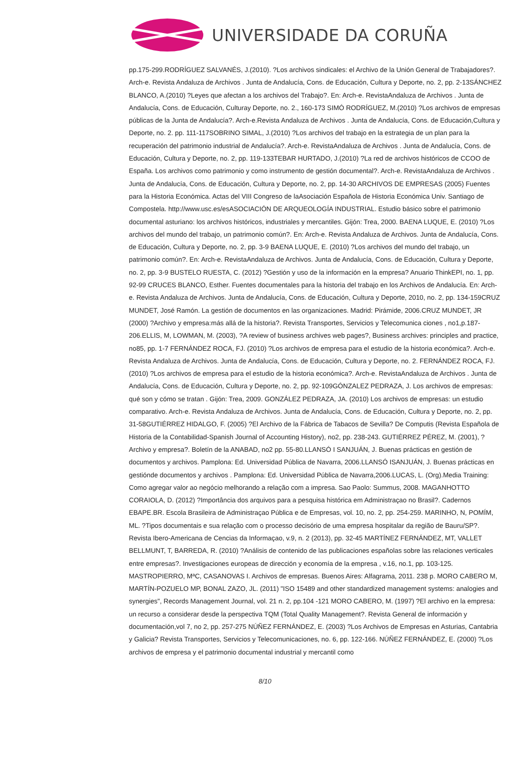UNIVERSIDADE DA CORUÑA
pp.175-299.RODRÍGUEZ SALVANÉS, J.(2010). ?Los archivos sindicales: el Archivo de la Unión General de Trabajadores?. Arch-e. Revista Andaluza de Archivos . Junta de Andalucía, Cons. de Educación, Cultura y Deporte, no. 2, pp. 2-13SÁNCHEZ BLANCO, A.(2010) ?Leyes que afectan a los archivos del Trabajo?. En: Arch-e. RevistaAndaluza de Archivos . Junta de Andalucía, Cons. de Educación, Culturay Deporte, no. 2., 160-173 SIMÓ RODRÍGUEZ, M.(2010) ?Los archivos de empresas públicas de la Junta de Andalucía?. Arch-e.Revista Andaluza de Archivos . Junta de Andalucía, Cons. de Educación,Cultura y Deporte, no. 2. pp. 111-117SOBRINO SIMAL, J.(2010) ?Los archivos del trabajo en la estrategia de un plan para la recuperación del patrimonio industrial de Andalucía?. Arch-e. RevistaAndaluza de Archivos . Junta de Andalucía, Cons. de Educación, Cultura y Deporte, no. 2, pp. 119-133TEBAR HURTADO, J.(2010) ?La red de archivos históricos de CCOO de España. Los archivos como patrimonio y como instrumento de gestión documental?. Arch-e. RevistaAndaluza de Archivos . Junta de Andalucía, Cons. de Educación, Cultura y Deporte, no. 2, pp. 14-30 ARCHIVOS DE EMPRESAS (2005) Fuentes para la Historia Económica. Actas del VIII Congreso de laAsociación Española de Historia Económica Univ. Santiago de Compostela. http://www.usc.es/esASOCIACIÓN DE ARQUEOLOGÍA INDUSTRIAL. Estudio básico sobre el patrimonio documental asturiano: los archivos históricos, industriales y mercantiles. Gijón: Trea, 2000. BAENA LUQUE, E. (2010) ?Los archivos del mundo del trabajo, un patrimonio común?. En: Arch-e. Revista Andaluza de Archivos. Junta de Andalucía, Cons. de Educación, Cultura y Deporte, no. 2, pp. 3-9 BAENA LUQUE, E. (2010) ?Los archivos del mundo del trabajo, un patrimonio común?. En: Arch-e. RevistaAndaluza de Archivos. Junta de Andalucía, Cons. de Educación, Cultura y Deporte, no. 2, pp. 3-9 BUSTELO RUESTA, C. (2012) ?Gestión y uso de la información en la empresa? Anuario ThinkEPI, no. 1, pp. 92-99 CRUCES BLANCO, Esther. Fuentes documentales para la historia del trabajo en los Archivos de Andalucía. En: Arch-e. Revista Andaluza de Archivos. Junta de Andalucía, Cons. de Educación, Cultura y Deporte, 2010, no. 2, pp. 134-159CRUZ MUNDET, José Ramón. La gestión de documentos en las organizaciones. Madrid: Pirámide, 2006.CRUZ MUNDET, JR (2000) ?Archivo y empresa:más allá de la historia?. Revista Transportes, Servicios y Telecomunica ciones , no1,p.187-206.ELLIS, M, LOWMAN, M. (2003), ?A review of business archives web pages?, Business archives: principles and practice, no85, pp. 1-7 FERNÁNDEZ ROCA, FJ. (2010) ?Los archivos de empresa para el estudio de la historia económica?. Arch-e. Revista Andaluza de Archivos. Junta de Andalucía, Cons. de Educación, Cultura y Deporte, no. 2. FERNÁNDEZ ROCA, FJ. (2010) ?Los archivos de empresa para el estudio de la historia económica?. Arch-e. RevistaAndaluza de Archivos . Junta de Andalucía, Cons. de Educación, Cultura y Deporte, no. 2, pp. 92-109GÓNZALEZ PEDRAZA, J. Los archivos de empresas: qué son y cómo se tratan . Gijón: Trea, 2009. GONZÁLEZ PEDRAZA, JA. (2010) Los archivos de empresas: un estudio comparativo. Arch-e. Revista Andaluza de Archivos. Junta de Andalucía, Cons. de Educación, Cultura y Deporte, no. 2, pp. 31-58GUTIÉRREZ HIDALGO, F. (2005) ?El Archivo de la Fábrica de Tabacos de Sevilla? De Computis (Revista Española de Historia de la Contabilidad-Spanish Journal of Accounting History), no2, pp. 238-243. GUTIÉRREZ PÉREZ, M. (2001), ?Archivo y empresa?. Boletín de la ANABAD, no2 pp. 55-80.LLANSÓ I SANJUÁN, J. Buenas prácticas en gestión de documentos y archivos. Pamplona: Ed. Universidad Pública de Navarra, 2006.LLANSÓ ISANJUÁN, J. Buenas prácticas en gestiónde documentos y archivos . Pamplona: Ed. Universidad Pública de Navarra,2006.LUCAS, L. (Org).Media Training: Como agregar valor ao negócio melhorando a relação com a impresa. Sao Paolo: Summus, 2008. MAGANHOTTO CORAIOLA, D. (2012) ?Importância dos arquivos para a pesquisa histórica em Administraçao no Brasil?. Cadernos EBAPE.BR. Escola Brasileira de Administraçao Pública e de Empresas, vol. 10, no. 2, pp. 254-259. MARINHO, N, POMÍM, ML. ?Tipos documentais e sua relação com o processo decisório de uma empresa hospitalar da região de Bauru/SP?. Revista Ibero-Americana de Cencias da Informaçao, v.9, n. 2 (2013), pp. 32-45 MARTÍNEZ FERNÁNDEZ, MT, VALLET BELLMUNT, T, BARREDA, R. (2010) ?Análisis de contenido de las publicaciones españolas sobre las relaciones verticales entre empresas?. Investigaciones europeas de dirección y economía de la empresa , v.16, no.1, pp. 103-125. MASTROPIERRO, MªC, CASANOVAS I. Archivos de empresas. Buenos Aires: Alfagrama, 2011. 238 p. MORO CABERO M, MARTÍN-POZUELO MP, BONAL ZAZO, JL. (2011) "ISO 15489 and other standardized management systems: analogies and synergies", Records Management Journal, vol. 21 n. 2, pp.104 -121 MORO CABERO, M. (1997) ?El archivo en la empresa: un recurso a considerar desde la perspectiva TQM (Total Quality Management?. Revista General de información y documentación,vol 7, no 2, pp. 257-275 NÚÑEZ FERNÁNDEZ, E. (2003) ?Los Archivos de Empresas en Asturias, Cantabria y Galicia? Revista Transportes, Servicios y Telecomunicaciones, no. 6, pp. 122-166. NÚÑEZ FERNÁNDEZ, E. (2000) ?Los archivos de empresa y el patrimonio documental industrial y mercantil como
8/10